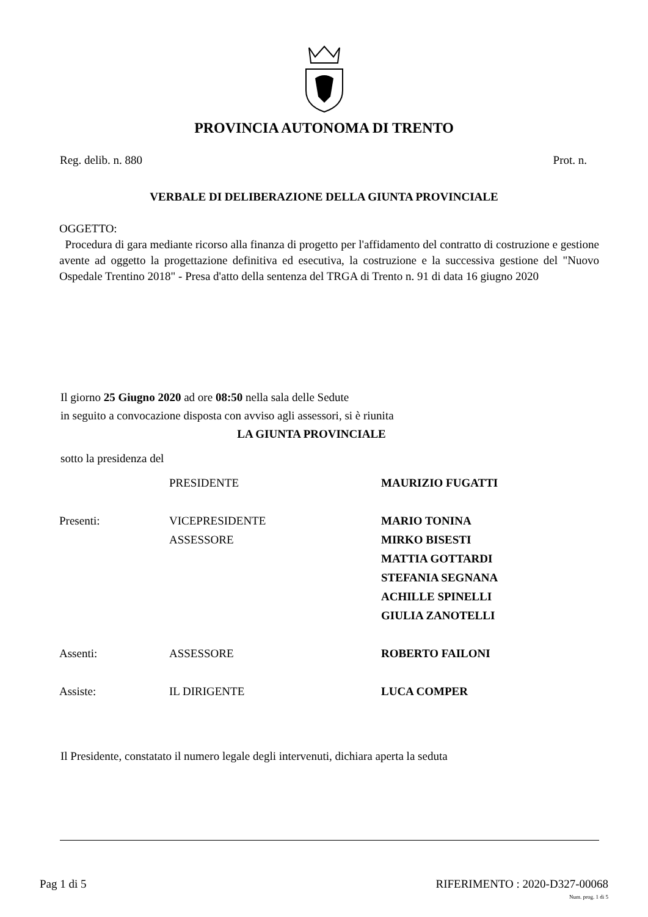PROVINCIA AUTONOMA DI TRENTO
Reg. delib. n. 880 Prot. n.
VERBALE DI DELIBERAZIONE DELLA GIUNTA PROVINCIALE
OGGETTO:
Procedura di gara mediante ricorso alla finanza di progetto per l'affidamento del contratto di costruzione e gestione avente ad oggetto la progettazione definitiva ed esecutiva, la costruzione e la successiva gestione del "Nuovo Ospedale Trentino 2018" - Presa d'atto della sentenza del TRGA di Trento n. 91 di data 16 giugno 2020
Il giorno 25 Giugno 2020 ad ore 08:50 nella sala delle Sedute
in seguito a convocazione disposta con avviso agli assessori, si è riunita
LA GIUNTA PROVINCIALE
sotto la presidenza del
| | PRESIDENTE | MAURIZIO FUGATTI |
| Presenti: | VICEPRESIDENTE | MARIO TONINA |
| | ASSESSORE | MIRKO BISESTI |
| | | MATTIA GOTTARDI |
| | | STEFANIA SEGNANA |
| | | ACHILLE SPINELLI |
| | | GIULIA ZANOTELLI |
| Assenti: | ASSESSORE | ROBERTO FAILONI |
| Assiste: | IL DIRIGENTE | LUCA COMPER |
Il Presidente, constatato il numero legale degli intervenuti, dichiara aperta la seduta
Pag 1 di 5 RIFERIMENTO : 2020-D327-00068
Num. prog. 1 di 5